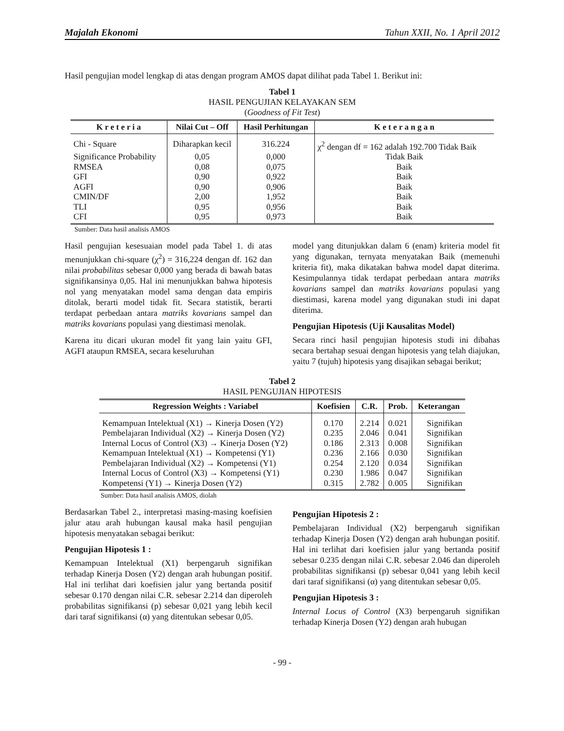Majalah Ekonomi Tahun XXII, No. 1 April 2012
Hasil pengujian model lengkap di atas dengan program AMOS dapat dilihat pada Tabel 1. Berikut ini:
Tabel 1
HASIL PENGUJIAN KELAYAKAN SEM
(Goodness of Fit Test)
| K r e t e r i a | Nilai Cut – Off | Hasil Perhitungan | K e t e r a n g a n |
| --- | --- | --- | --- |
| Chi - Square | Diharapkan kecil | 316.224 | χ<sup>2</sup> dengan df = 162 adalah 192.700 Tidak Baik |
| Significance Probability | 0,05 | 0,000 | Tidak Baik |
| RMSEA | 0,08 | 0,075 | Baik |
| GFI | 0,90 | 0,922 | Baik |
| AGFI | 0,90 | 0,906 | Baik |
| CMIN/DF | 2,00 | 1,952 | Baik |
| TLI | 0,95 | 0,956 | Baik |
| CFI | 0,95 | 0,973 | Baik |
Sumber: Data hasil analisis AMOS
Hasil pengujian kesesuaian model pada Tabel 1. di atas menunjukkan chi-square (χ<sup>2</sup>) = 316,224 dengan df. 162 dan nilai probabilitas sebesar 0,000 yang berada di bawah batas signifikansinya 0,05. Hal ini menunjukkan bahwa hipotesis nol yang menyatakan model sama dengan data empiris ditolak, berarti model tidak fit. Secara statistik, berarti terdapat perbedaan antara matriks kovarians sampel dan matriks kovarians populasi yang diestimasi menolak.
Karena itu dicari ukuran model fit yang lain yaitu GFI, AGFI ataupun RMSEA, secara keseluruhan
model yang ditunjukkan dalam 6 (enam) kriteria model fit yang digunakan, ternyata menyatakan Baik (memenuhi kriteria fit), maka dikatakan bahwa model dapat diterima. Kesimpulannya tidak terdapat perbedaan antara matriks kovarians sampel dan matriks kovarians populasi yang diestimasi, karena model yang digunakan studi ini dapat diterima.
Pengujian Hipotesis (Uji Kausalitas Model)
Secara rinci hasil pengujian hipotesis studi ini dibahas secara bertahap sesuai dengan hipotesis yang telah diajukan, yaitu 7 (tujuh) hipotesis yang disajikan sebagai berikut;
Tabel 2
HASIL PENGUJIAN HIPOTESIS
| Regression Weights : Variabel | Koefisien | C.R. | Prob. | Keterangan |
| --- | --- | --- | --- | --- |
| Kemampuan Intelektual (X1) → Kinerja Dosen (Y2) | 0.170 | 2.214 | 0.021 | Signifikan |
| Pembelajaran Individual (X2) → Kinerja Dosen (Y2) | 0.235 | 2.046 | 0.041 | Signifikan |
| Internal Locus of Control (X3) → Kinerja Dosen (Y2) | 0.186 | 2.313 | 0.008 | Signifikan |
| Kemampuan Intelektual (X1) → Kompetensi (Y1) | 0.236 | 2.166 | 0.030 | Signifikan |
| Pembelajaran Individual (X2) → Kompetensi (Y1) | 0.254 | 2.120 | 0.034 | Signifikan |
| Internal Locus of Control (X3) → Kompetensi (Y1) | 0.230 | 1.986 | 0.047 | Signifikan |
| Kompetensi (Y1) → Kinerja Dosen (Y2) | 0.315 | 2.782 | 0.005 | Signifikan |
Sumber: Data hasil analisis AMOS, diolah
Berdasarkan Tabel 2., interpretasi masing-masing koefisien jalur atau arah hubungan kausal maka hasil pengujian hipotesis menyatakan sebagai berikut:
Pengujian Hipotesis 1 :
Kemampuan Intelektual (X1) berpengaruh signifikan terhadap Kinerja Dosen (Y2) dengan arah hubungan positif. Hal ini terlihat dari koefisien jalur yang bertanda positif sebesar 0.170 dengan nilai C.R. sebesar 2.214 dan diperoleh probabilitas signifikansi (p) sebesar 0,021 yang lebih kecil dari taraf signifikansi (α) yang ditentukan sebesar 0,05.
Pengujian Hipotesis 2 :
Pembelajaran Individual (X2) berpengaruh signifikan terhadap Kinerja Dosen (Y2) dengan arah hubungan positif. Hal ini terlihat dari koefisien jalur yang bertanda positif sebesar 0.235 dengan nilai C.R. sebesar 2.046 dan diperoleh probabilitas signifikansi (p) sebesar 0,041 yang lebih kecil dari taraf signifikansi (α) yang ditentukan sebesar 0,05.
Pengujian Hipotesis 3 :
Internal Locus of Control (X3) berpengaruh signifikan terhadap Kinerja Dosen (Y2) dengan arah hubugan
- 99 -